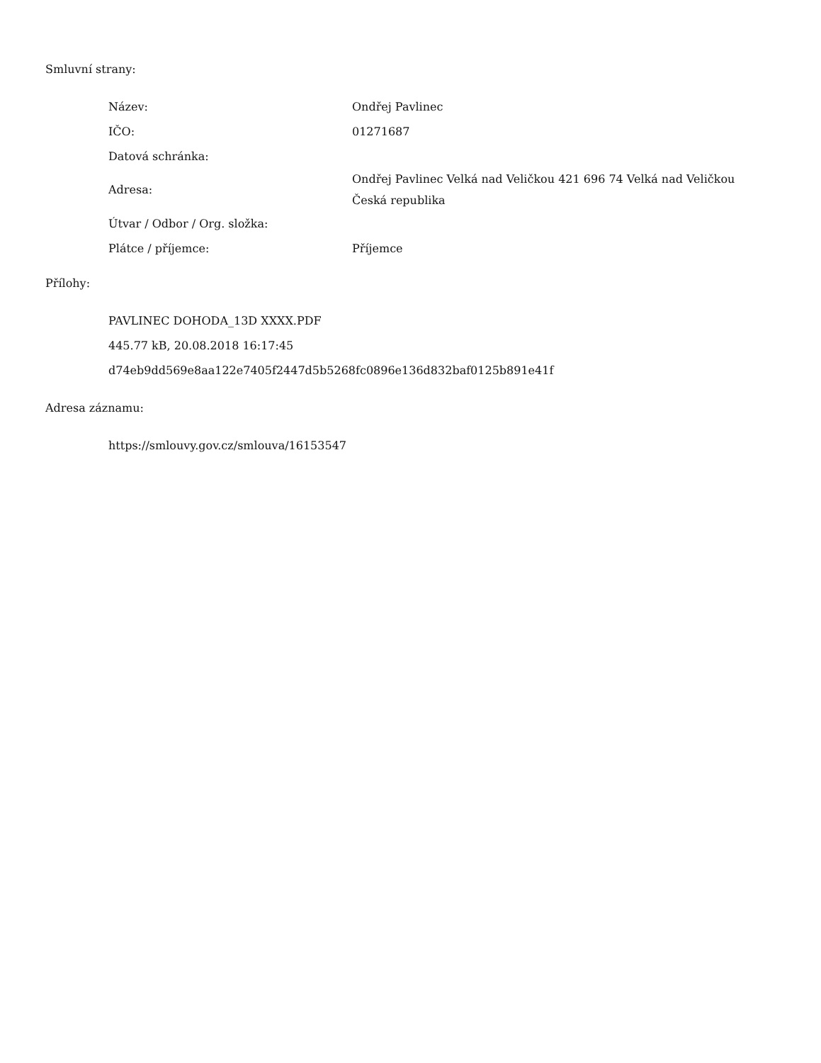Smluvní strany:
| Název: | Ondřej Pavlinec |
| IČO: | 01271687 |
| Datová schránka: | |
| Adresa: | Ondřej Pavlinec Velká nad Veličkou 421 696 74 Velká nad Veličkou Česká republika |
| Útvar / Odbor / Org. složka: | |
| Plátce / příjemce: | Příjemce |
Přílohy:
PAVLINEC DOHODA_13D XXXX.PDF
445.77 kB, 20.08.2018 16:17:45
d74eb9dd569e8aa122e7405f2447d5b5268fc0896e136d832baf0125b891e41f
Adresa záznamu:
https://smlouvy.gov.cz/smlouva/16153547